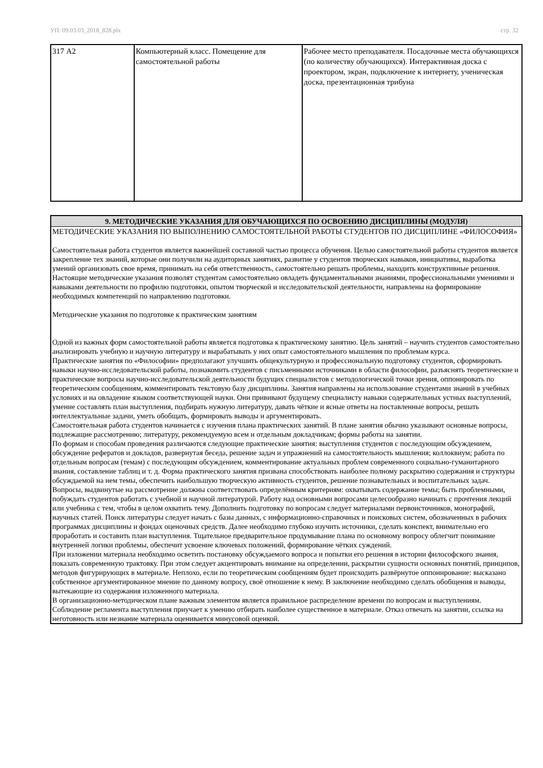УП: 09.03.03_2018_828.plx стр. 32
| 317 А2 | Компьютерный класс. Помещение для самостоятельной работы | Рабочее место преподавателя. Посадочные места обучающихся (по количеству обучающихся). Интерактивная доска с проектором, экран, подключение к интернету, ученическая доска, презентационная трибуна |
9. МЕТОДИЧЕСКИЕ УКАЗАНИЯ ДЛЯ ОБУЧАЮЩИХСЯ ПО ОСВОЕНИЮ ДИСЦИПЛИНЫ (МОДУЛЯ)
МЕТОДИЧЕСКИЕ УКАЗАНИЯ ПО ВЫПОЛНЕНИЮ САМОСТОЯТЕЛЬНОЙ РАБОТЫ СТУДЕНТОВ ПО ДИСЦИПЛИНЕ «ФИЛОСОФИЯ»
Самостоятельная работа студентов является важнейшей составной частью процесса обучения. Целью самостоятельной работы студентов является закрепление тех знаний, которые они получили на аудиторных занятиях, развитие у студентов творческих навыков, инициативы, выработка умений организовать свое время, принимать на себя ответственность, самостоятельно решать проблемы, находить конструктивные решения.
Настоящие методические указания позволят студентам самостоятельно овладеть фундаментальными знаниями, профессиональными умениями и навыками деятельности по профилю подготовки, опытом творческой и исследовательской деятельности, направлены на формирование необходимых компетенций по направлению подготовки.
Методические указания по подготовке к практическим занятиям
Одной из важных форм самостоятельной работы является подготовка к практическому занятию. Цель занятий – научить студентов самостоятельно анализировать учебную и научную литературу и вырабатывать у них опыт самостоятельного мышления по проблемам курса.
Практические занятия по «Философии» предполагают улучшить общекультурную и профессиональную подготовку студентов, сформировать навыки научно-исследовательской работы, познакомить студентов с письменными источниками в области философии, разъяснять теоретические и практические вопросы научно-исследовательской деятельности будущих специалистов с методологической точки зрения, оппонировать по теоретическим сообщениям, комментировать текстовую базу дисциплины. Занятия направлены на использование студентами знаний в учебных условиях и на овладение языком соответствующей науки. Они прививают будущему специалисту навыки содержательных устных выступлений, умение составлять план выступления, подбирать нужную литературу, давать чёткие и ясные ответы на поставленные вопросы, решать интеллектуальные задачи, уметь обобщать, формировать выводы и аргументировать.
Самостоятельная работа студентов начинается с изучения плана практических занятий. В плане занятия обычно указывают основные вопросы, подлежащие рассмотрению; литературу, рекомендуемую всем и отдельным докладчикам; формы работы на занятии.
По формам и способам проведения различаются следующие практические занятия: выступления студентов с последующим обсуждением, обсуждение рефератов и докладов, развернутая беседа, решение задач и упражнений на самостоятельность мышления; коллоквиум; работа по отдельным вопросам (темам) с последующим обсуждением, комментирование актуальных проблем современного социально-гуманитарного знания, составление таблиц и т. д. Форма практического занятия призвана способствовать наиболее полному раскрытию содержания и структуры обсуждаемой на нем темы, обеспечить наибольшую творческую активность студентов, решение познавательных и воспитательных задач.
Вопросы, выдвинутые на рассмотрение должны соответствовать определённым критериям: охватывать содержание темы; быть проблемными, побуждать студентов работать с учебной и научной литературой. Работу над основными вопросами целесообразно начинать с прочтения лекций или учебника с тем, чтобы в целом охватить тему. Дополнить подготовку по вопросам следует материалами первоисточников, монографий, научных статей. Поиск литературы следует начать с базы данных, с информационно-справочных и поисковых систем, обозначенных в рабочих программах дисциплины и фондах оценочных средств. Далее необходимо глубоко изучить источники, сделать конспект, внимательно его проработать и составить план выступления. Тщательное предварительное продумывание плана по основному вопросу облегчит понимание внутренней логики проблемы, обеспечит усвоение ключевых положений, формирование чётких суждений.
При изложении материала необходимо осветить постановку обсуждаемого вопроса и попытки его решения в истории философского знания, показать современную трактовку. При этом следует акцентировать внимание на определении, раскрытии сущности основных понятий, принципов, методов фигурирующих в материале. Неплохо, если по теоретическим сообщениям будет происходить развёрнутое оппонирование: высказано собственное аргументированное мнение по данному вопросу, своё отношение к нему. В заключение необходимо сделать обобщения и выводы, вытекающие из содержания изложенного материала.
В организационно-методическом плане важным элементом является правильное распределение времени по вопросам и выступлениям. Соблюдение регламента выступления приучает к умению отбирать наиболее существенное в материале. Отказ отвечать на занятии, ссылка на неготовность или незнание материала оценивается минусовой оценкой.